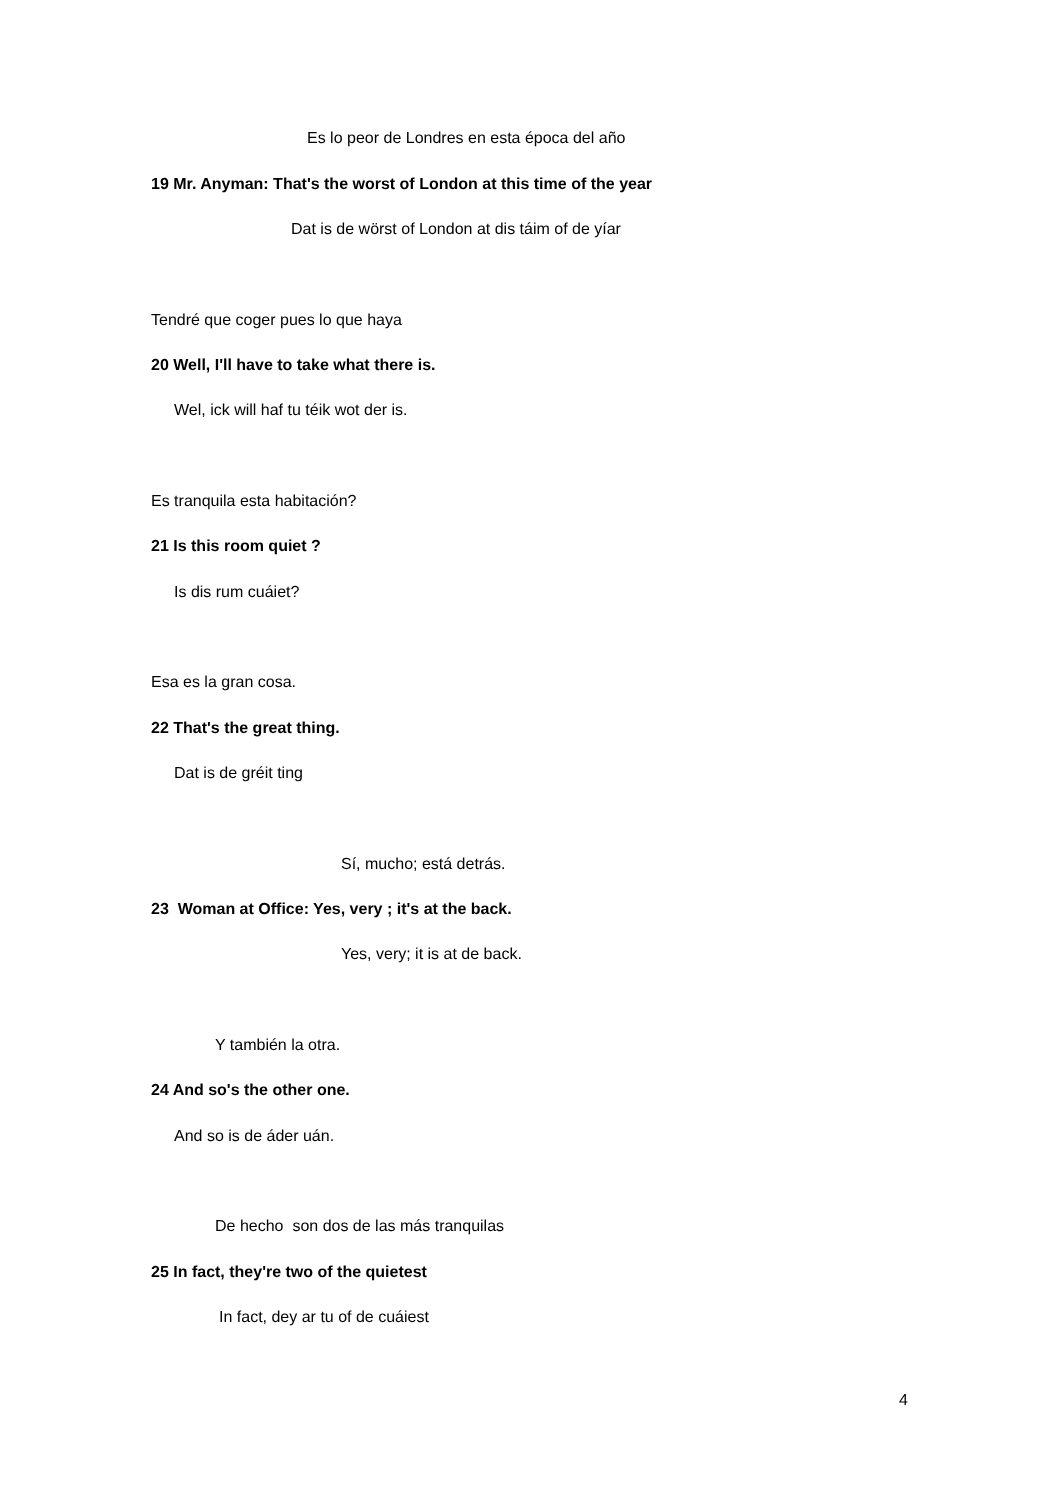Es lo peor de Londres en esta época del año
19 Mr. Anyman: That's the worst of London at this time of the year
Dat is de wörst of London at dis táim of de yíar
Tendré que coger pues lo que haya
20 Well, I'll have to take what there is.
Wel, ick will haf tu téik wot der is.
Es tranquila esta habitación?
21 Is this room quiet ?
Is dis rum cuáiet?
Esa es la gran cosa.
22 That's the great thing.
Dat is de gréit ting
Sí, mucho; está detrás.
23 Woman at Office: Yes, very ; it's at the back.
Yes, very; it is at de back.
Y también la otra.
24 And so's the other one.
And so is de áder uán.
De hecho son dos de las más tranquilas
25 In fact, they're two of the quietest
In fact, dey ar tu of de cuáiest
4